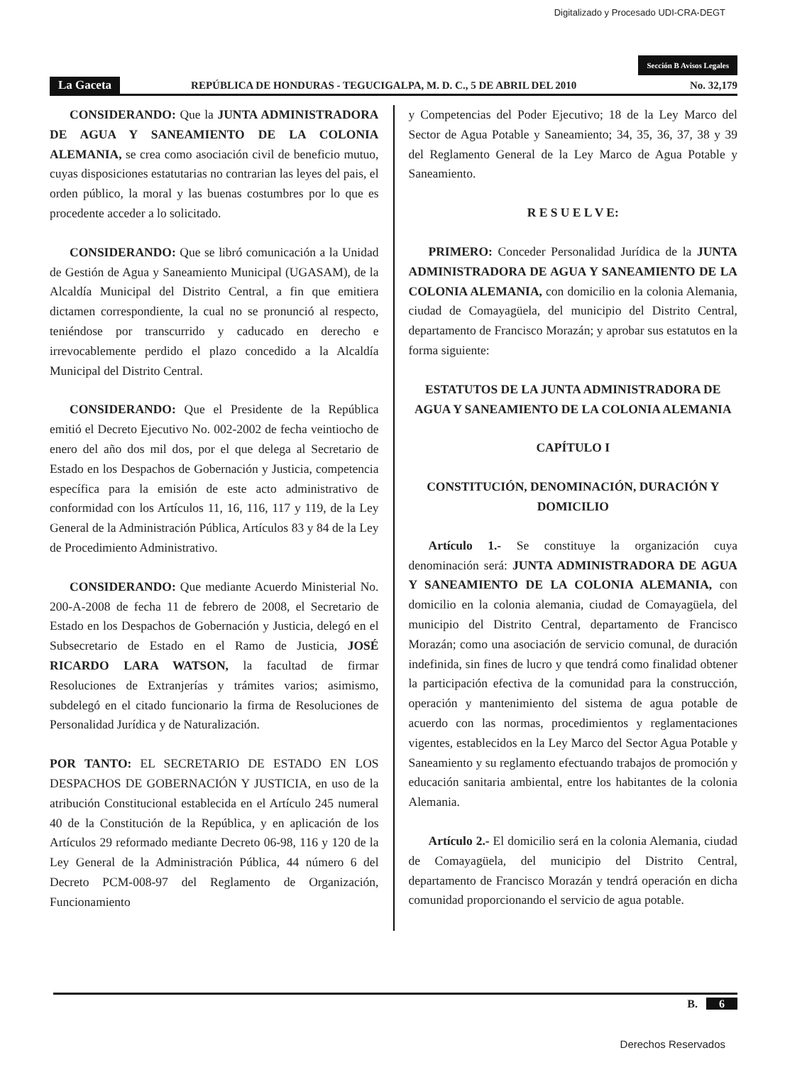Digitalizado y Procesado UDI-CRA-DEGT
Sección B Avisos Legales
La Gaceta REPÚBLICA DE HONDURAS - TEGUCIGALPA, M. D. C., 5 DE ABRIL DEL 2010 No. 32,179
CONSIDERANDO: Que la JUNTA ADMINISTRADORA DE AGUA Y SANEAMIENTO DE LA COLONIA ALEMANIA, se crea como asociación civil de beneficio mutuo, cuyas disposiciones estatutarias no contrarian las leyes del pais, el orden público, la moral y las buenas costumbres por lo que es procedente acceder a lo solicitado.
CONSIDERANDO: Que se libró comunicación a la Unidad de Gestión de Agua y Saneamiento Municipal (UGASAM), de la Alcaldía Municipal del Distrito Central, a fin que emitiera dictamen correspondiente, la cual no se pronunció al respecto, teniéndose por transcurrido y caducado en derecho e irrevocablemente perdido el plazo concedido a la Alcaldía Municipal del Distrito Central.
CONSIDERANDO: Que el Presidente de la República emitió el Decreto Ejecutivo No. 002-2002 de fecha veintiocho de enero del año dos mil dos, por el que delega al Secretario de Estado en los Despachos de Gobernación y Justicia, competencia específica para la emisión de este acto administrativo de conformidad con los Artículos 11, 16, 116, 117 y 119, de la Ley General de la Administración Pública, Artículos 83 y 84 de la Ley de Procedimiento Administrativo.
CONSIDERANDO: Que mediante Acuerdo Ministerial No. 200-A-2008 de fecha 11 de febrero de 2008, el Secretario de Estado en los Despachos de Gobernación y Justicia, delegó en el Subsecretario de Estado en el Ramo de Justicia, JOSÉ RICARDO LARA WATSON, la facultad de firmar Resoluciones de Extranjerías y trámites varios; asimismo, subdelegó en el citado funcionario la firma de Resoluciones de Personalidad Jurídica y de Naturalización.
POR TANTO: EL SECRETARIO DE ESTADO EN LOS DESPACHOS DE GOBERNACIÓN Y JUSTICIA, en uso de la atribución Constitucional establecida en el Artículo 245 numeral 40 de la Constitución de la República, y en aplicación de los Artículos 29 reformado mediante Decreto 06-98, 116 y 120 de la Ley General de la Administración Pública, 44 número 6 del Decreto PCM-008-97 del Reglamento de Organización, Funcionamiento
y Competencias del Poder Ejecutivo; 18 de la Ley Marco del Sector de Agua Potable y Saneamiento; 34, 35, 36, 37, 38 y 39 del Reglamento General de la Ley Marco de Agua Potable y Saneamiento.
R E S U E L V E:
PRIMERO: Conceder Personalidad Jurídica de la JUNTA ADMINISTRADORA DE AGUA Y SANEAMIENTO DE LA COLONIA ALEMANIA, con domicilio en la colonia Alemania, ciudad de Comayagüela, del municipio del Distrito Central, departamento de Francisco Morazán; y aprobar sus estatutos en la forma siguiente:
ESTATUTOS DE LA JUNTA ADMINISTRADORA DE AGUA Y SANEAMIENTO DE LA COLONIA ALEMANIA
CAPÍTULO I
CONSTITUCIÓN, DENOMINACIÓN, DURACIÓN Y DOMICILIO
Artículo 1.- Se constituye la organización cuya denominación será: JUNTA ADMINISTRADORA DE AGUA Y SANEAMIENTO DE LA COLONIA ALEMANIA, con domicilio en la colonia alemania, ciudad de Comayagüela, del municipio del Distrito Central, departamento de Francisco Morazán; como una asociación de servicio comunal, de duración indefinida, sin fines de lucro y que tendrá como finalidad obtener la participación efectiva de la comunidad para la construcción, operación y mantenimiento del sistema de agua potable de acuerdo con las normas, procedimientos y reglamentaciones vigentes, establecidos en la Ley Marco del Sector Agua Potable y Saneamiento y su reglamento efectuando trabajos de promoción y educación sanitaria ambiental, entre los habitantes de la colonia Alemania.
Artículo 2.- El domicilio será en la colonia Alemania, ciudad de Comayagüela, del municipio del Distrito Central, departamento de Francisco Morazán y tendrá operación en dicha comunidad proporcionando el servicio de agua potable.
B. 6
Derechos Reservados